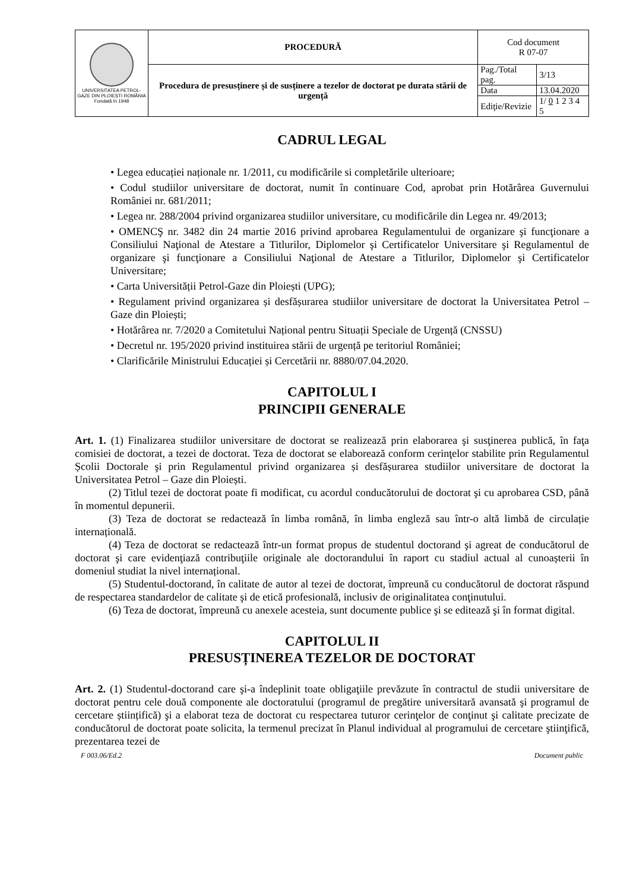| UNIVERSITATEA PETROL-GAZE DIN PLOIEȘTI ROMÂNIA Fondată în 1948 | PROCEDURĂ | Cod document R 07-07 | |
| | Procedura de presusținere și de susținere a tezelor de doctorat pe durata stării de urgență | Pag./Total pag. | 3/13 |
| | | Data | 13.04.2020 |
| | | Ediţie/Revizie | 1/ 0 1 2 3 4 5 |
CADRUL LEGAL
• Legea educației naționale nr. 1/2011, cu modificările si completările ulterioare;
• Codul studiilor universitare de doctorat, numit în continuare Cod, aprobat prin Hotărârea Guvernului României nr. 681/2011;
• Legea nr. 288/2004 privind organizarea studiilor universitare, cu modificările din Legea nr. 49/2013;
• OMENCŞ nr. 3482 din 24 martie 2016 privind aprobarea Regulamentului de organizare şi funcţionare a Consiliului Naţional de Atestare a Titlurilor, Diplomelor şi Certificatelor Universitare şi Regulamentul de organizare şi funcţionare a Consiliului Naţional de Atestare a Titlurilor, Diplomelor şi Certificatelor Universitare;
• Carta Universității Petrol-Gaze din Ploiești (UPG);
• Regulament privind organizarea și desfășurarea studiilor universitare de doctorat la Universitatea Petrol – Gaze din Ploiești;
• Hotărârea nr. 7/2020 a Comitetului Național pentru Situații Speciale de Urgență (CNSSU)
• Decretul nr. 195/2020 privind instituirea stării de urgență pe teritoriul României;
• Clarificările Ministrului Educației și Cercetării nr. 8880/07.04.2020.
CAPITOLUL I
PRINCIPII GENERALE
Art. 1. (1) Finalizarea studiilor universitare de doctorat se realizează prin elaborarea şi susţinerea publică, în faţa comisiei de doctorat, a tezei de doctorat. Teza de doctorat se elaborează conform cerinţelor stabilite prin Regulamentul Școlii Doctorale şi prin Regulamentul privind organizarea și desfășurarea studiilor universitare de doctorat la Universitatea Petrol – Gaze din Ploiești.
(2) Titlul tezei de doctorat poate fi modificat, cu acordul conducătorului de doctorat şi cu aprobarea CSD, până în momentul depunerii.
(3) Teza de doctorat se redactează în limba română, în limba engleză sau într-o altă limbă de circulație internațională.
(4) Teza de doctorat se redactează într-un format propus de studentul doctorand şi agreat de conducătorul de doctorat şi care evidenţiază contribuţiile originale ale doctorandului în raport cu stadiul actual al cunoașterii în domeniul studiat la nivel internațional.
(5) Studentul-doctorand, în calitate de autor al tezei de doctorat, împreună cu conducătorul de doctorat răspund de respectarea standardelor de calitate şi de etică profesională, inclusiv de originalitatea conţinutului.
(6) Teza de doctorat, împreună cu anexele acesteia, sunt documente publice şi se editează şi în format digital.
CAPITOLUL II
PRESUSȚINEREA TEZELOR DE DOCTORAT
Art. 2. (1) Studentul-doctorand care şi-a îndeplinit toate obligaţiile prevăzute în contractul de studii universitare de doctorat pentru cele două componente ale doctoratului (programul de pregătire universitară avansată şi programul de cercetare științifică) şi a elaborat teza de doctorat cu respectarea tuturor cerinţelor de conţinut şi calitate precizate de conducătorul de doctorat poate solicita, la termenul precizat în Planul individual al programului de cercetare ştiinţifică, prezentarea tezei de
F 003.06/Ed.2 Document public